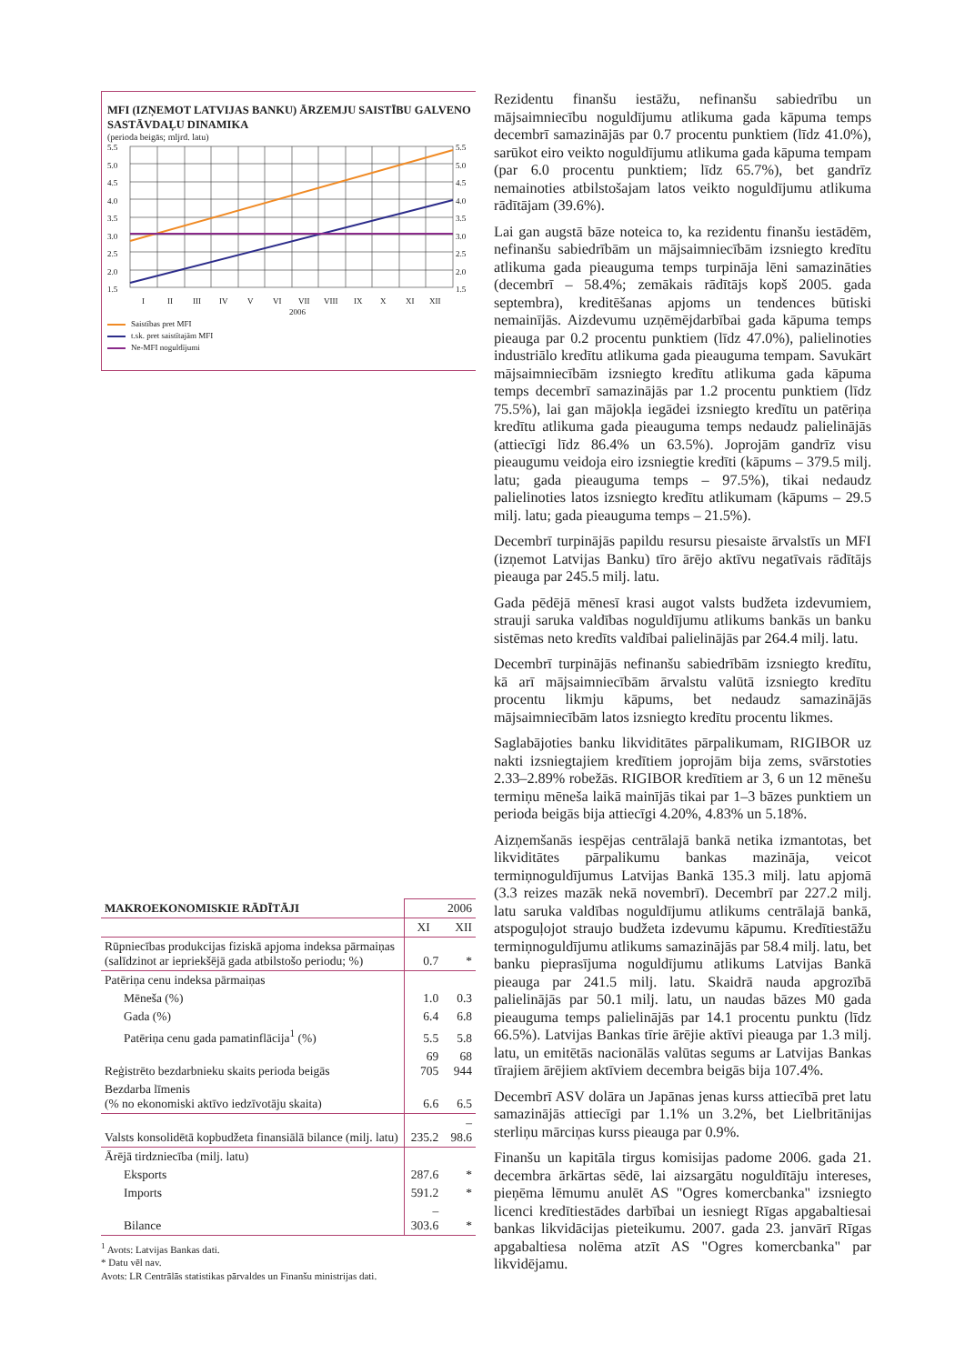MFI (IZŅEMOT LATVIJAS BANKU) ĀRZEMJU SAISTĪBU GALVENO SASTĀVDAĻU DINAMIKA
(perioda beigās; mljrd. latu)
5.5
5.0
4.5
4.0
3.5
3.0
2.5
2.0
1.5
5.5
5.0
4.5
4.0
3.5
3.0
2.5
2.0
1.5
I
II
III
IV
V
VI
VII
VIII
IX
X
XI
XII
2006
Saistības pret MFI
t.sk. pret saistītajām MFI
Ne-MFI noguldījumi
| MAKROEKONOMISKIE RĀDĪTĀJI | 2006 | |
| | XI | XII |
| Rūpniecības produkcijas fiziskā apjoma indeksa pārmaiņas (salīdzinot ar iepriekšējā gada atbilstošo periodu; %) | 0.7 | * |
| Patēriņa cenu indeksa pārmaiņas | | |
| Mēneša (%) | 1.0 | 0.3 |
| Gada (%) | 6.4 | 6.8 |
| Patēriņa cenu gada pamatinflācija<sup>1</sup> (%) | 5.5 | 5.8 |
| Reģistrēto bezdarbnieku skaits perioda beigās | 69 705 | 68 944 |
| Bezdarba līmenis (% no ekonomiski aktīvo iedzīvotāju skaita) | 6.6 | 6.5 |
| Valsts konsolidētā kopbudžeta finansiālā bilance (milj. latu) | 235.2 | –98.6 |
| Ārējā tirdzniecība (milj. latu) | | |
| Eksports | 287.6 | * |
| Imports | 591.2 | * |
| Bilance | –303.6 | * |
<sup>1</sup> Avots: Latvijas Bankas dati.
* Datu vēl nav.
Avots: LR Centrālās statistikas pārvaldes un Finanšu ministrijas dati.
Rezidentu finanšu iestāžu, nefinanšu sabiedrību un mājsaimniecību noguldījumu atlikuma gada kāpuma temps decembrī samazinājās par 0.7 procentu punktiem (līdz 41.0%), sarūkot eiro veikto noguldījumu atlikuma gada kāpuma tempam (par 6.0 procentu punktiem; līdz 65.7%), bet gandrīz nemainoties atbilstošajam latos veikto noguldījumu atlikuma rādītājam (39.6%).
Lai gan augstā bāze noteica to, ka rezidentu finanšu iestādēm, nefinanšu sabiedrībām un mājsaimniecībām izsniegto kredītu atlikuma gada pieauguma temps turpināja lēni samazināties (decembrī – 58.4%; zemākais rādītājs kopš 2005. gada septembra), kreditēšanas apjoms un tendences būtiski nemainījās. Aizdevumu uzņēmējdarbībai gada kāpuma temps pieauga par 0.2 procentu punktiem (līdz 47.0%), palielinoties industriālo kredītu atlikuma gada pieauguma tempam. Savukārt mājsaimniecībām izsniegto kredītu atlikuma gada kāpuma temps decembrī samazinājās par 1.2 procentu punktiem (līdz 75.5%), lai gan mājokļa iegādei izsniegto kredītu un patēriņa kredītu atlikuma gada pieauguma temps nedaudz palielinājās (attiecīgi līdz 86.4% un 63.5%). Joprojām gandrīz visu pieaugumu veidoja eiro izsniegtie kredīti (kāpums – 379.5 milj. latu; gada pieauguma temps – 97.5%), tikai nedaudz palielinoties latos izsniegto kredītu atlikumam (kāpums – 29.5 milj. latu; gada pieauguma temps – 21.5%).
Decembrī turpinājās papildu resursu piesaiste ārvalstīs un MFI (izņemot Latvijas Banku) tīro ārējo aktīvu negatīvais rādītājs pieauga par 245.5 milj. latu.
Gada pēdējā mēnesī krasi augot valsts budžeta izdevumiem, strauji saruka valdības noguldījumu atlikums bankās un banku sistēmas neto kredīts valdībai palielinājās par 264.4 milj. latu.
Decembrī turpinājās nefinanšu sabiedrībām izsniegto kredītu, kā arī mājsaimniecībām ārvalstu valūtā izsniegto kredītu procentu likmju kāpums, bet nedaudz samazinājās mājsaimniecībām latos izsniegto kredītu procentu likmes.
Saglabājoties banku likviditātes pārpalikumam, RIGIBOR uz nakti izsniegtajiem kredītiem joprojām bija zems, svārstoties 2.33–2.89% robežās. RIGIBOR kredītiem ar 3, 6 un 12 mēnešu termiņu mēneša laikā mainījās tikai par 1–3 bāzes punktiem un perioda beigās bija attiecīgi 4.20%, 4.83% un 5.18%.
Aizņemšanās iespējas centrālajā bankā netika izmantotas, bet likviditātes pārpalikumu bankas mazināja, veicot termiņnoguldījumus Latvijas Bankā 135.3 milj. latu apjomā (3.3 reizes mazāk nekā novembrī). Decembrī par 227.2 milj. latu saruka valdības noguldījumu atlikums centrālajā bankā, atspoguļojot straujo budžeta izdevumu kāpumu. Kredītiestāžu termiņnoguldījumu atlikums samazinājās par 58.4 milj. latu, bet banku pieprasījuma noguldījumu atlikums Latvijas Bankā pieauga par 241.5 milj. latu. Skaidrā nauda apgrozībā palielinājās par 50.1 milj. latu, un naudas bāzes M0 gada pieauguma temps palielinājās par 14.1 procentu punktu (līdz 66.5%). Latvijas Bankas tīrie ārējie aktīvi pieauga par 1.3 milj. latu, un emitētās nacionālās valūtas segums ar Latvijas Bankas tīrajiem ārējiem aktīviem decembra beigās bija 107.4%.
Decembrī ASV dolāra un Japānas jenas kurss attiecībā pret latu samazinājās attiecīgi par 1.1% un 3.2%, bet Lielbritānijas sterliņu mārciņas kurss pieauga par 0.9%.
Finanšu un kapitāla tirgus komisijas padome 2006. gada 21. decembra ārkārtas sēdē, lai aizsargātu noguldītāju intereses, pieņēma lēmumu anulēt AS "Ogres komercbanka" izsniegto licenci kredītiestādes darbībai un iesniegt Rīgas apgabaltiesai bankas likvidācijas pieteikumu. 2007. gada 23. janvārī Rīgas apgabaltiesa nolēma atzīt AS "Ogres komercbanka" par likvidējamu.